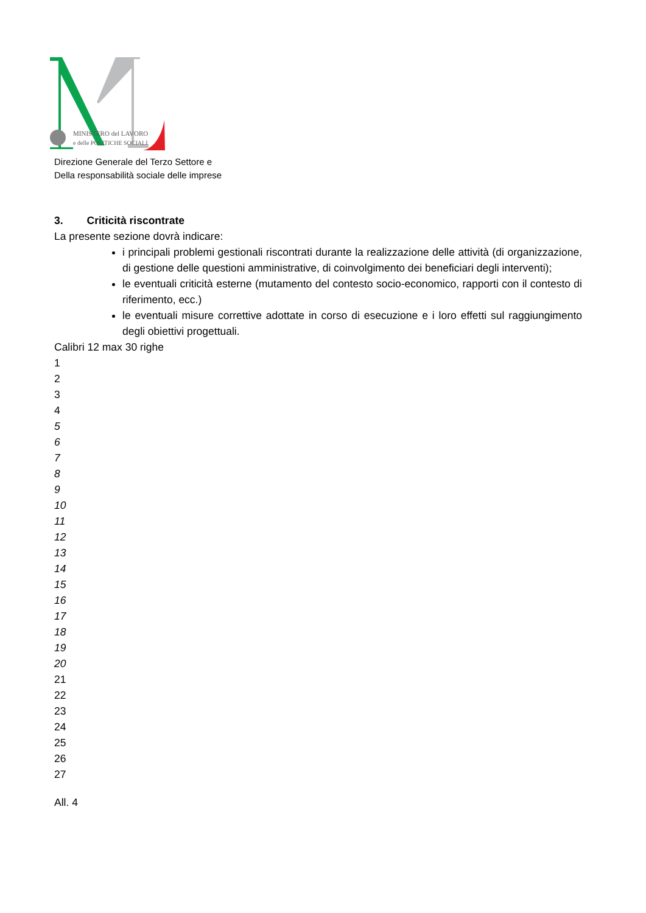MINISTERO del LAVORO
e delle POLITICHE SOCIALI
Direzione Generale del Terzo Settore e
Della responsabilità sociale delle imprese
3. Criticità riscontrate
La presente sezione dovrà indicare:
i principali problemi gestionali riscontrati durante la realizzazione delle attività (di organizzazione, di gestione delle questioni amministrative, di coinvolgimento dei beneficiari degli interventi);
le eventuali criticità esterne (mutamento del contesto socio-economico, rapporti con il contesto di riferimento, ecc.)
le eventuali misure correttive adottate in corso di esecuzione e i loro effetti sul raggiungimento degli obiettivi progettuali.
Calibri 12 max 30 righe
1
2
3
4
5
6
7
8
9
10
11
12
13
14
15
16
17
18
19
20
21
22
23
24
25
26
27
All. 4